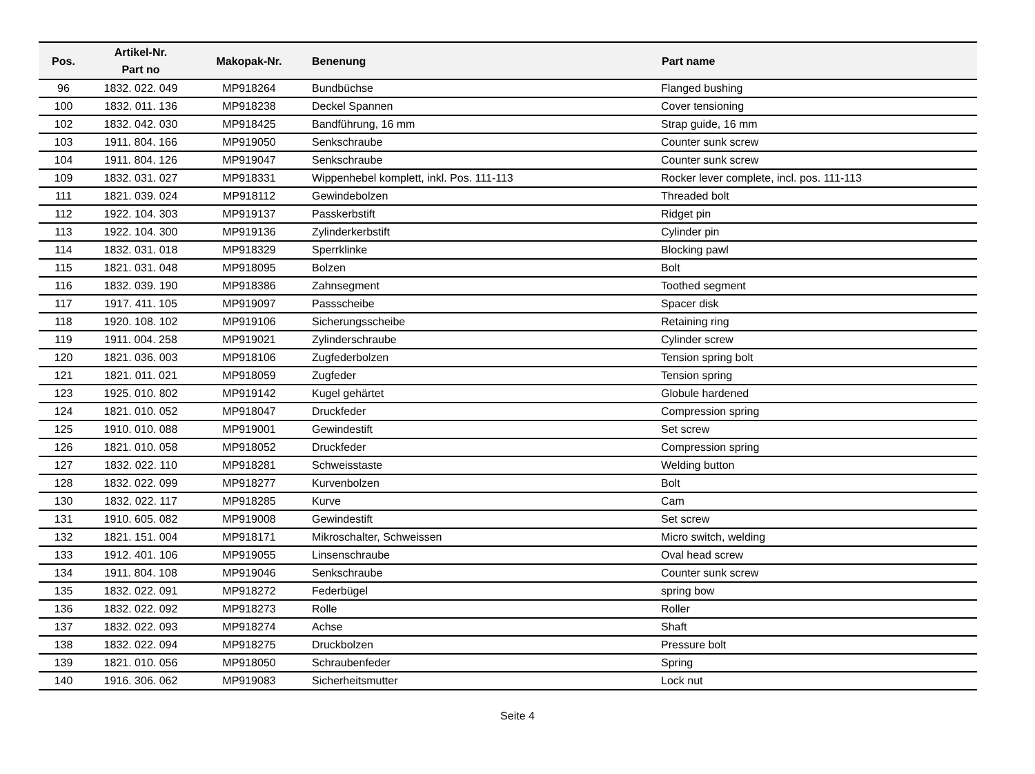| Pos. | Artikel-Nr. Part no | Makopak-Nr. | Benenung | Part name |
| --- | --- | --- | --- | --- |
| 96 | 1832. 022. 049 | MP918264 | Bundbüchse | Flanged bushing |
| 100 | 1832. 011. 136 | MP918238 | Deckel Spannen | Cover tensioning |
| 102 | 1832. 042. 030 | MP918425 | Bandführung, 16 mm | Strap guide, 16 mm |
| 103 | 1911. 804. 166 | MP919050 | Senkschraube | Counter sunk screw |
| 104 | 1911. 804. 126 | MP919047 | Senkschraube | Counter sunk screw |
| 109 | 1832. 031. 027 | MP918331 | Wippenhebel komplett, inkl. Pos. 111-113 | Rocker lever complete, incl. pos. 111-113 |
| 111 | 1821. 039. 024 | MP918112 | Gewindebolzen | Threaded bolt |
| 112 | 1922. 104. 303 | MP919137 | Passkerbstift | Ridget pin |
| 113 | 1922. 104. 300 | MP919136 | Zylinderkerbstift | Cylinder pin |
| 114 | 1832. 031. 018 | MP918329 | Sperrklinke | Blocking pawl |
| 115 | 1821. 031. 048 | MP918095 | Bolzen | Bolt |
| 116 | 1832. 039. 190 | MP918386 | Zahnsegment | Toothed segment |
| 117 | 1917. 411. 105 | MP919097 | Passscheibe | Spacer disk |
| 118 | 1920. 108. 102 | MP919106 | Sicherungsscheibe | Retaining ring |
| 119 | 1911. 004. 258 | MP919021 | Zylinderschraube | Cylinder screw |
| 120 | 1821. 036. 003 | MP918106 | Zugfederbolzen | Tension spring bolt |
| 121 | 1821. 011. 021 | MP918059 | Zugfeder | Tension spring |
| 123 | 1925. 010. 802 | MP919142 | Kugel gehärtet | Globule hardened |
| 124 | 1821. 010. 052 | MP918047 | Druckfeder | Compression spring |
| 125 | 1910. 010. 088 | MP919001 | Gewindestift | Set screw |
| 126 | 1821. 010. 058 | MP918052 | Druckfeder | Compression spring |
| 127 | 1832. 022. 110 | MP918281 | Schweisstaste | Welding button |
| 128 | 1832. 022. 099 | MP918277 | Kurvenbolzen | Bolt |
| 130 | 1832. 022. 117 | MP918285 | Kurve | Cam |
| 131 | 1910. 605. 082 | MP919008 | Gewindestift | Set screw |
| 132 | 1821. 151. 004 | MP918171 | Mikroschalter, Schweissen | Micro switch, welding |
| 133 | 1912. 401. 106 | MP919055 | Linsenschraube | Oval head screw |
| 134 | 1911. 804. 108 | MP919046 | Senkschraube | Counter sunk screw |
| 135 | 1832. 022. 091 | MP918272 | Federbügel | spring bow |
| 136 | 1832. 022. 092 | MP918273 | Rolle | Roller |
| 137 | 1832. 022. 093 | MP918274 | Achse | Shaft |
| 138 | 1832. 022. 094 | MP918275 | Druckbolzen | Pressure bolt |
| 139 | 1821. 010. 056 | MP918050 | Schraubenfeder | Spring |
| 140 | 1916. 306. 062 | MP919083 | Sicherheitsmutter | Lock nut |
Seite 4